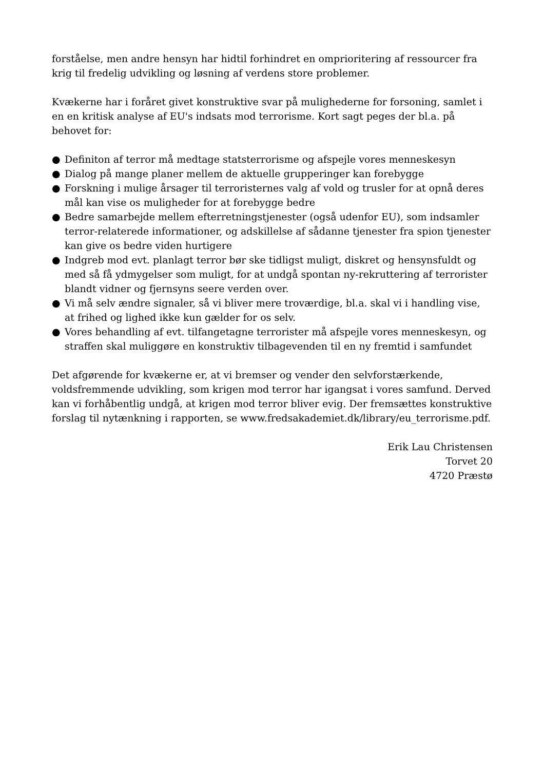forståelse, men andre hensyn har hidtil forhindret en omprioritering af ressourcer fra krig til fredelig udvikling og løsning af verdens store problemer.
Kvækerne har i foråret givet konstruktive svar på mulighederne for forsoning, samlet i en en kritisk analyse af EU's indsats mod terrorisme. Kort sagt peges der bl.a. på behovet for:
● Definiton af terror må medtage statsterrorisme og afspejle vores menneskesyn
● Dialog på mange planer mellem de aktuelle grupperinger kan forebygge
● Forskning i mulige årsager til terroristernes valg af vold og trusler for at opnå deres mål kan vise os muligheder for at forebygge bedre
● Bedre samarbejde mellem efterretningstjenester (også udenfor EU), som indsamler terror-relaterede informationer, og adskillelse af sådanne tjenester fra spion tjenester kan give os bedre viden hurtigere
● Indgreb mod evt. planlagt terror bør ske tidligst muligt, diskret og hensynsfuldt og med så få ydmygelser som muligt, for at undgå spontan ny-rekruttering af terrorister blandt vidner og fjernsyns seere verden over.
● Vi må selv ændre signaler, så vi bliver mere troværdige, bl.a. skal vi i handling vise, at frihed og lighed ikke kun gælder for os selv.
● Vores behandling af evt. tilfangetagne terrorister må afspejle vores menneskesyn, og straffen skal muliggøre en konstruktiv tilbagevenden til en ny fremtid i samfundet
Det afgørende for kvækerne er, at vi bremser og vender den selvforstærkende, voldsfremmende udvikling, som krigen mod terror har igangsat i vores samfund. Derved kan vi forhåbentlig undgå, at krigen mod terror bliver evig. Der fremsættes konstruktive forslag til nytænkning i rapporten, se www.fredsakademiet.dk/library/eu_terrorisme.pdf.
Erik Lau Christensen
Torvet 20
4720 Præstø